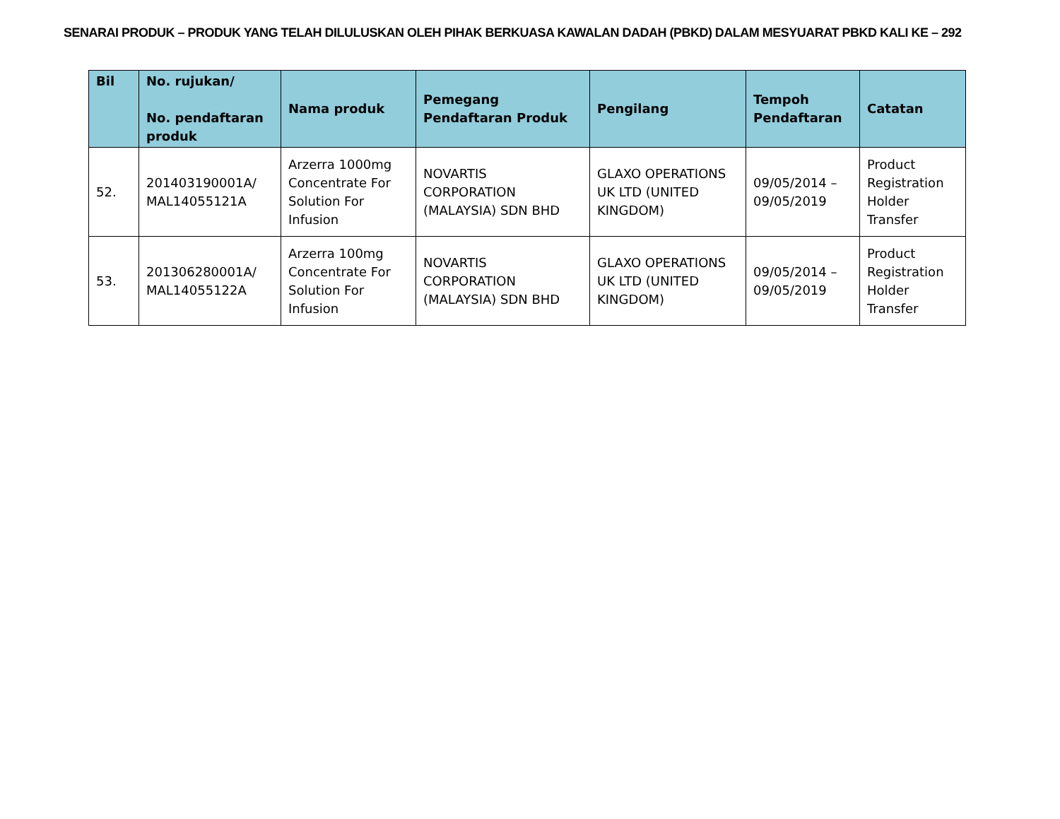SENARAI PRODUK – PRODUK YANG TELAH DILULUSKAN OLEH PIHAK BERKUASA KAWALAN DADAH (PBKD) DALAM MESYUARAT PBKD KALI KE – 292
| Bil | No. rujukan/ No. pendaftaran produk | Nama produk | Pemegang Pendaftaran Produk | Pengilang | Tempoh Pendaftaran | Catatan |
| --- | --- | --- | --- | --- | --- | --- |
| 52. | 201403190001A/ MAL14055121A | Arzerra 1000mg Concentrate For Solution For Infusion | NOVARTIS CORPORATION (MALAYSIA) SDN BHD | GLAXO OPERATIONS UK LTD (UNITED KINGDOM) | 09/05/2014 – 09/05/2019 | Product Registration Holder Transfer |
| 53. | 201306280001A/ MAL14055122A | Arzerra 100mg Concentrate For Solution For Infusion | NOVARTIS CORPORATION (MALAYSIA) SDN BHD | GLAXO OPERATIONS UK LTD (UNITED KINGDOM) | 09/05/2014 – 09/05/2019 | Product Registration Holder Transfer |